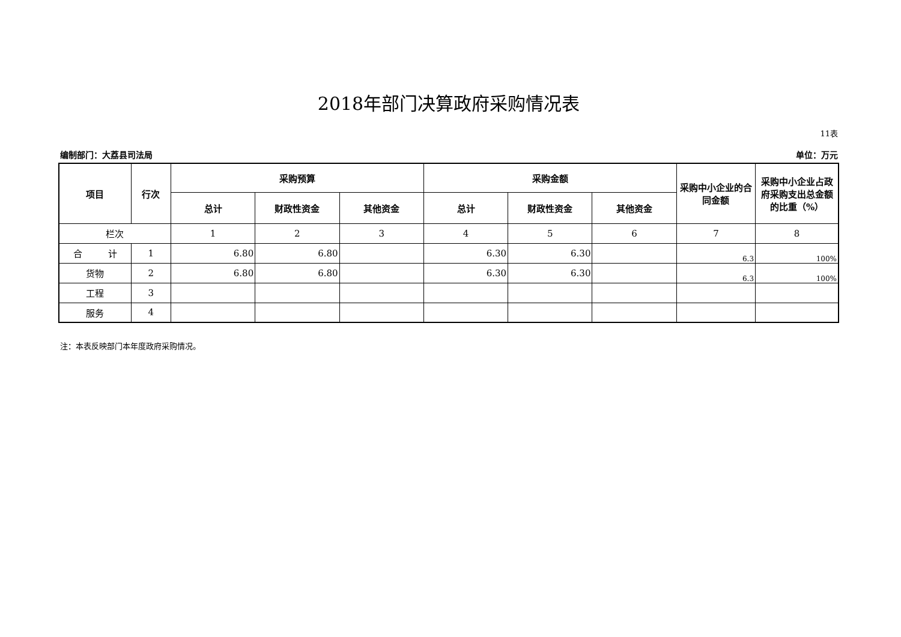2018年部门决算政府采购情况表
11表
编制部门：大荔县司法局 单位：万元
| 项目 | 行次 | 采购预算 | | | 采购金额 | | | 采购中小企业的合同金额 | 采购中小企业占政府采购支出总金额的比重（%） |
| --- | --- | --- | --- | --- | --- | --- | --- | --- | --- |
| | | 总计 | 财政性资金 | 其他资金 | 总计 | 财政性资金 | 其他资金 | | |
| 栏次 | | 1 | 2 | 3 | 4 | 5 | 6 | 7 | 8 |
| 合 计 | 1 | 6.80 | 6.80 | | 6.30 | 6.30 | | 6.3 | 100% |
| 货物 | 2 | 6.80 | 6.80 | | 6.30 | 6.30 | | 6.3 | 100% |
| 工程 | 3 | | | | | | | | |
| 服务 | 4 | | | | | | | | |
注：本表反映部门本年度政府采购情况。